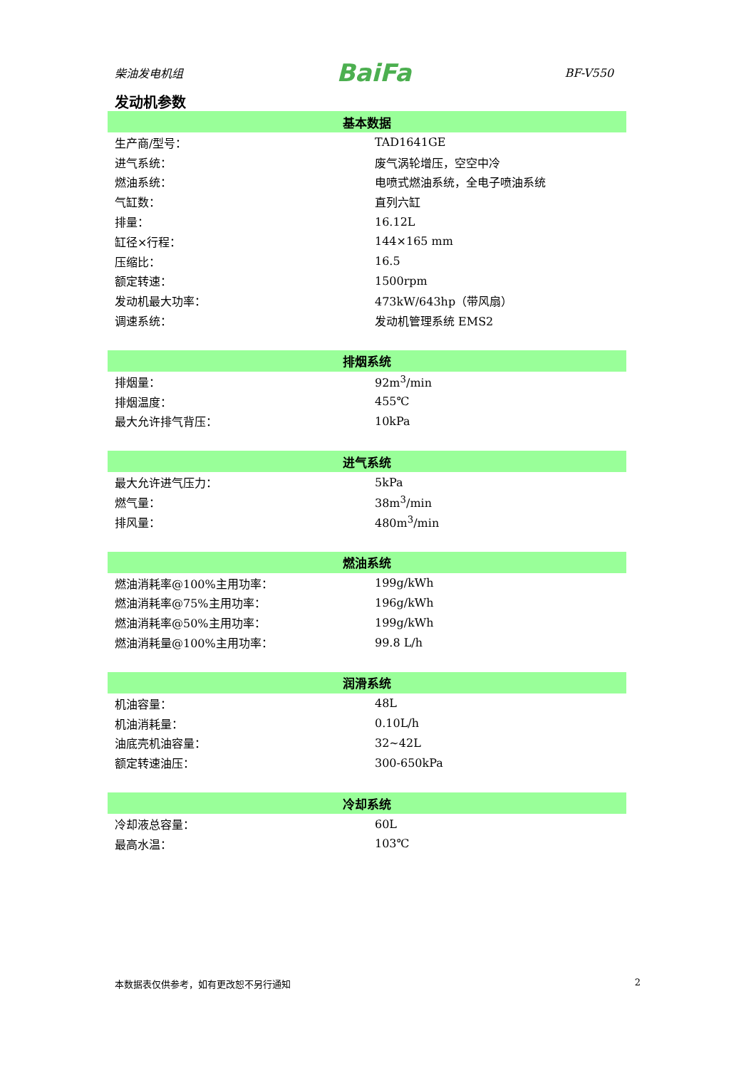柴油发电机组 BaiFa BF-V550
发动机参数
| 基本数据 | |
| --- | --- |
| 生产商/型号： | TAD1641GE |
| 进气系统： | 废气涡轮增压，空空中冷 |
| 燃油系统： | 电喷式燃油系统，全电子喷油系统 |
| 气缸数： | 直列六缸 |
| 排量： | 16.12L |
| 缸径×行程： | 144×165 mm |
| 压缩比： | 16.5 |
| 额定转速： | 1500rpm |
| 发动机最大功率： | 473kW/643hp（带风扇） |
| 调速系统： | 发动机管理系统 EMS2 |
| 排烟系统 | |
| --- | --- |
| 排烟量： | 92m<sup>3</sup>/min |
| 排烟温度： | 455℃ |
| 最大允许排气背压： | 10kPa |
| 进气系统 | |
| --- | --- |
| 最大允许进气压力： | 5kPa |
| 燃气量： | 38m<sup>3</sup>/min |
| 排风量： | 480m<sup>3</sup>/min |
| 燃油系统 | |
| --- | --- |
| 燃油消耗率@100%主用功率： | 199g/kWh |
| 燃油消耗率@75%主用功率： | 196g/kWh |
| 燃油消耗率@50%主用功率： | 199g/kWh |
| 燃油消耗量@100%主用功率： | 99.8 L/h |
| 润滑系统 | |
| --- | --- |
| 机油容量： | 48L |
| 机油消耗量： | 0.10L/h |
| 油底壳机油容量： | 32~42L |
| 额定转速油压： | 300-650kPa |
| 冷却系统 | |
| --- | --- |
| 冷却液总容量： | 60L |
| 最高水温： | 103℃ |
本数据表仅供参考，如有更改恕不另行通知 2